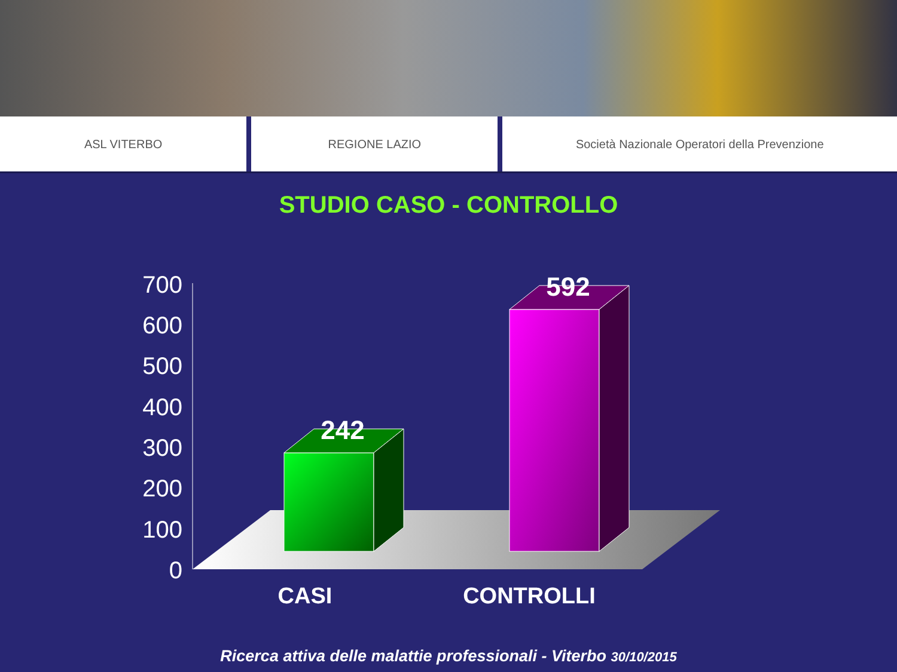ASL VITERBO REGIONE LAZIO Società Nazionale Operatori della Prevenzione
STUDIO CASO - CONTROLLO
700
600
500
400
300
200
100
0
242
592
CASI
CONTROLLI
Ricerca attiva delle malattie professionali - Viterbo 30/10/2015